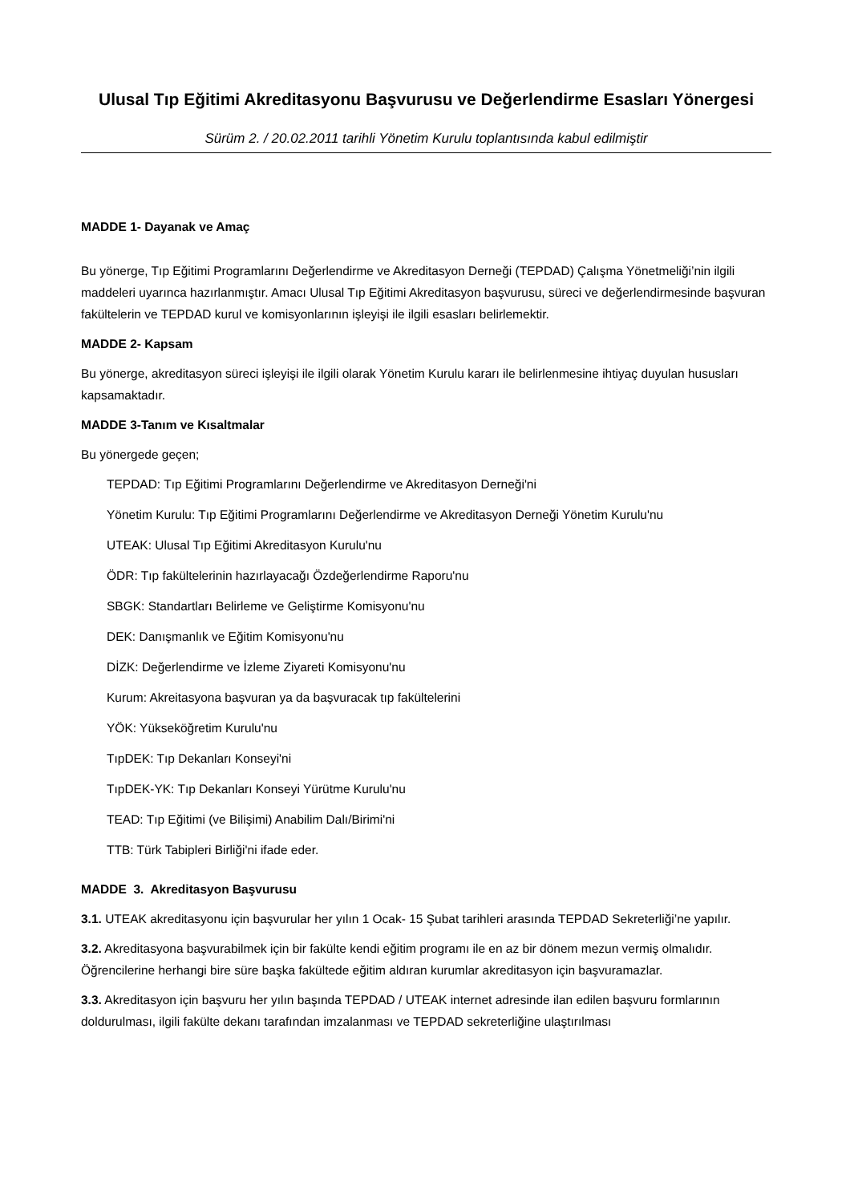Ulusal Tıp Eğitimi Akreditasyonu Başvurusu ve Değerlendirme Esasları Yönergesi
Sürüm 2. / 20.02.2011 tarihli Yönetim Kurulu toplantısında kabul edilmiştir
MADDE 1- Dayanak ve Amaç
Bu yönerge, Tıp Eğitimi Programlarını Değerlendirme ve Akreditasyon Derneği (TEPDAD) Çalışma Yönetmeliği’nin ilgili maddeleri uyarınca hazırlanmıştır. Amacı Ulusal Tıp Eğitimi Akreditasyon başvurusu, süreci ve değerlendirmesinde başvuran fakültelerin ve TEPDAD kurul ve komisyonlarının işleyişi ile ilgili esasları belirlemektir.
MADDE 2- Kapsam
Bu yönerge, akreditasyon süreci işleyişi ile ilgili olarak Yönetim Kurulu kararı ile belirlenmesine ihtiyaç duyulan hususları kapsamaktadır.
MADDE 3-Tanım ve Kısaltmalar
Bu yönergede geçen;
TEPDAD: Tıp Eğitimi Programlarını Değerlendirme ve Akreditasyon Derneği'ni
Yönetim Kurulu: Tıp Eğitimi Programlarını Değerlendirme ve Akreditasyon Derneği Yönetim Kurulu'nu
UTEAK: Ulusal Tıp Eğitimi Akreditasyon Kurulu'nu
ÖDR: Tıp fakültelerinin hazırlayacağı Özdeğerlendirme Raporu'nu
SBGK: Standartları Belirleme ve Geliştirme Komisyonu'nu
DEK: Danışmanlık ve Eğitim Komisyonu'nu
DİZK: Değerlendirme ve İzleme Ziyareti Komisyonu'nu
Kurum: Akreitasyona başvuran ya da başvuracak tıp fakültelerini
YÖK: Yükseköğretim Kurulu'nu
TıpDEK: Tıp Dekanları Konseyi'ni
TıpDEK-YK: Tıp Dekanları Konseyi Yürütme Kurulu'nu
TEAD: Tıp Eğitimi (ve Bilişimi) Anabilim Dalı/Birimi'ni
TTB: Türk Tabipleri Birliği'ni ifade eder.
MADDE 3. Akreditasyon Başvurusu
3.1. UTEAK akreditasyonu için başvurular her yılın 1 Ocak- 15 Şubat tarihleri arasında TEPDAD Sekreterliği’ne yapılır.
3.2. Akreditasyona başvurabilmek için bir fakülte kendi eğitim programı ile en az bir dönem mezun vermiş olmalıdır. Öğrencilerine herhangi bire süre başka fakültede eğitim aldıran kurumlar akreditasyon için başvuramazlar.
3.3. Akreditasyon için başvuru her yılın başında TEPDAD / UTEAK internet adresinde ilan edilen başvuru formlarının doldurulması, ilgili fakülte dekanı tarafından imzalanması ve TEPDAD sekreterliğine ulaştırılması